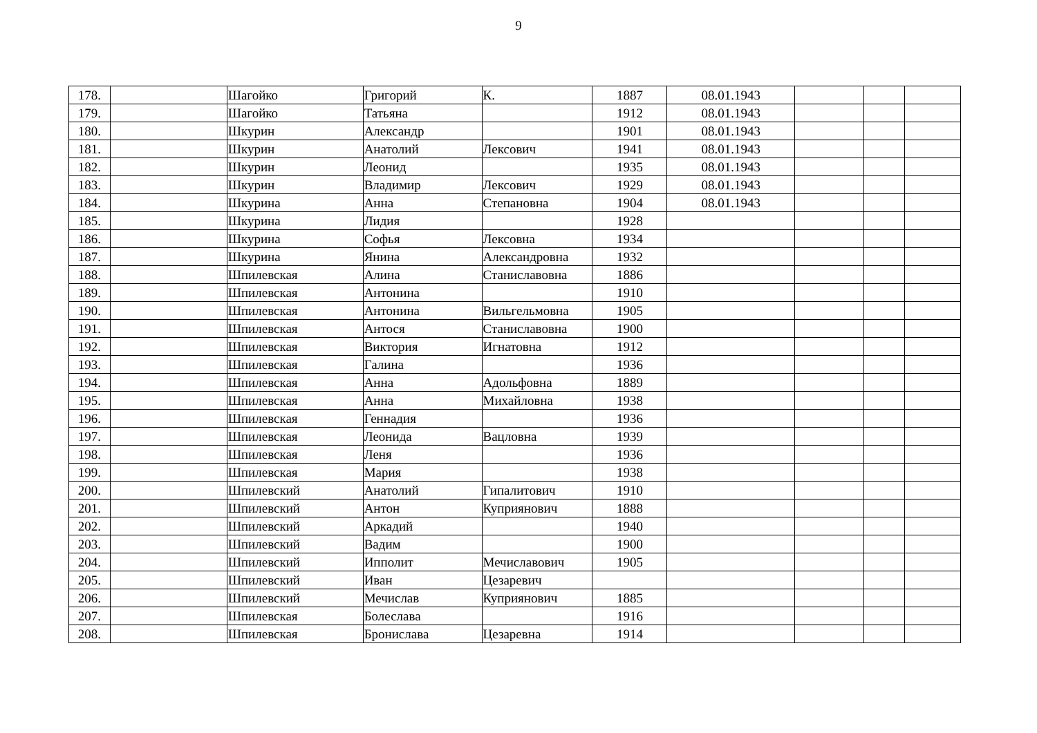9
| 178. | | Шагойко | Григорий | К. | 1887 | 08.01.1943 | | | |
| 179. | | Шагойко | Татьяна | | 1912 | 08.01.1943 | | | |
| 180. | | Шкурин | Александр | | 1901 | 08.01.1943 | | | |
| 181. | | Шкурин | Анатолий | Лексович | 1941 | 08.01.1943 | | | |
| 182. | | Шкурин | Леонид | | 1935 | 08.01.1943 | | | |
| 183. | | Шкурин | Владимир | Лексович | 1929 | 08.01.1943 | | | |
| 184. | | Шкурина | Анна | Степановна | 1904 | 08.01.1943 | | | |
| 185. | | Шкурина | Лидия | | 1928 | | | | |
| 186. | | Шкурина | Софья | Лексовна | 1934 | | | | |
| 187. | | Шкурина | Янина | Александровна | 1932 | | | | |
| 188. | | Шпилевская | Алина | Станиславовна | 1886 | | | | |
| 189. | | Шпилевская | Антонина | | 1910 | | | | |
| 190. | | Шпилевская | Антонина | Вильгельмовна | 1905 | | | | |
| 191. | | Шпилевская | Антося | Станиславовна | 1900 | | | | |
| 192. | | Шпилевская | Виктория | Игнатовна | 1912 | | | | |
| 193. | | Шпилевская | Галина | | 1936 | | | | |
| 194. | | Шпилевская | Анна | Адольфовна | 1889 | | | | |
| 195. | | Шпилевская | Анна | Михайловна | 1938 | | | | |
| 196. | | Шпилевская | Геннадия | | 1936 | | | | |
| 197. | | Шпилевская | Леонида | Вацловна | 1939 | | | | |
| 198. | | Шпилевская | Леня | | 1936 | | | | |
| 199. | | Шпилевская | Мария | | 1938 | | | | |
| 200. | | Шпилевский | Анатолий | Гипалитович | 1910 | | | | |
| 201. | | Шпилевский | Антон | Куприянович | 1888 | | | | |
| 202. | | Шпилевский | Аркадий | | 1940 | | | | |
| 203. | | Шпилевский | Вадим | | 1900 | | | | |
| 204. | | Шпилевский | Ипполит | Мечиславович | 1905 | | | | |
| 205. | | Шпилевский | Иван | Цезаревич | | | | | |
| 206. | | Шпилевский | Мечислав | Куприянович | 1885 | | | | |
| 207. | | Шпилевская | Болеслава | | 1916 | | | | |
| 208. | | Шпилевская | Бронислава | Цезаревна | 1914 | | | | |